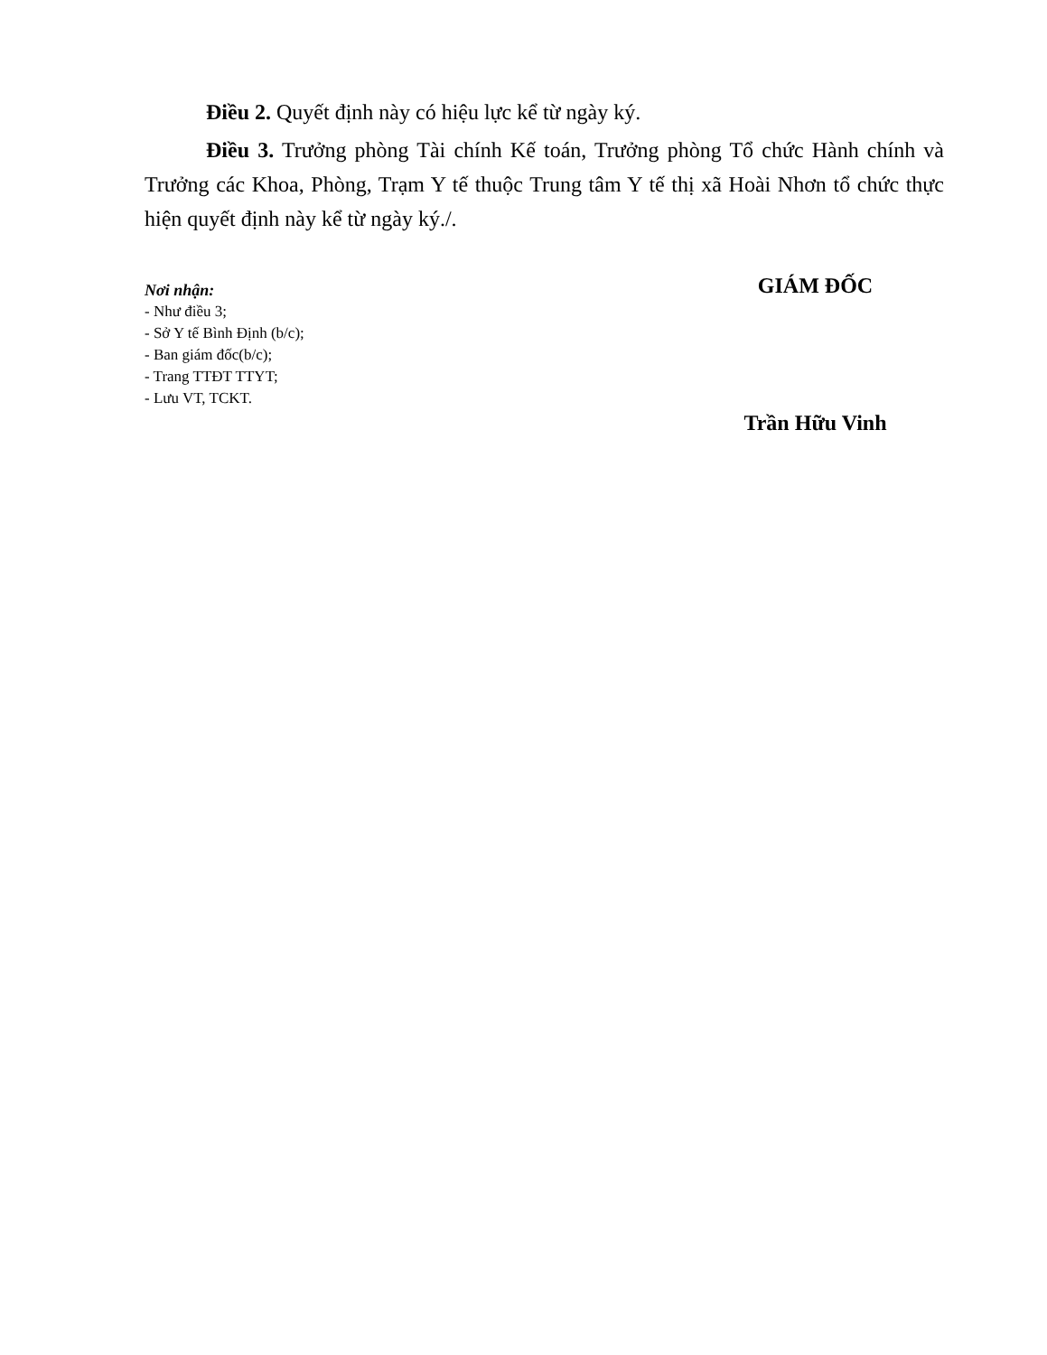Điều 2. Quyết định này có hiệu lực kể từ ngày ký.
Điều 3. Trưởng phòng Tài chính Kế toán, Trưởng phòng Tổ chức Hành chính và Trưởng các Khoa, Phòng, Trạm Y tế thuộc Trung tâm Y tế thị xã Hoài Nhơn tổ chức thực hiện quyết định này kể từ ngày ký./.
Nơi nhận:
- Như điều 3;
- Sở Y tế Bình Định (b/c);
- Ban giám đốc(b/c);
- Trang TTĐT TTYT;
- Lưu VT, TCKT.
GIÁM ĐỐC
Trần Hữu Vinh